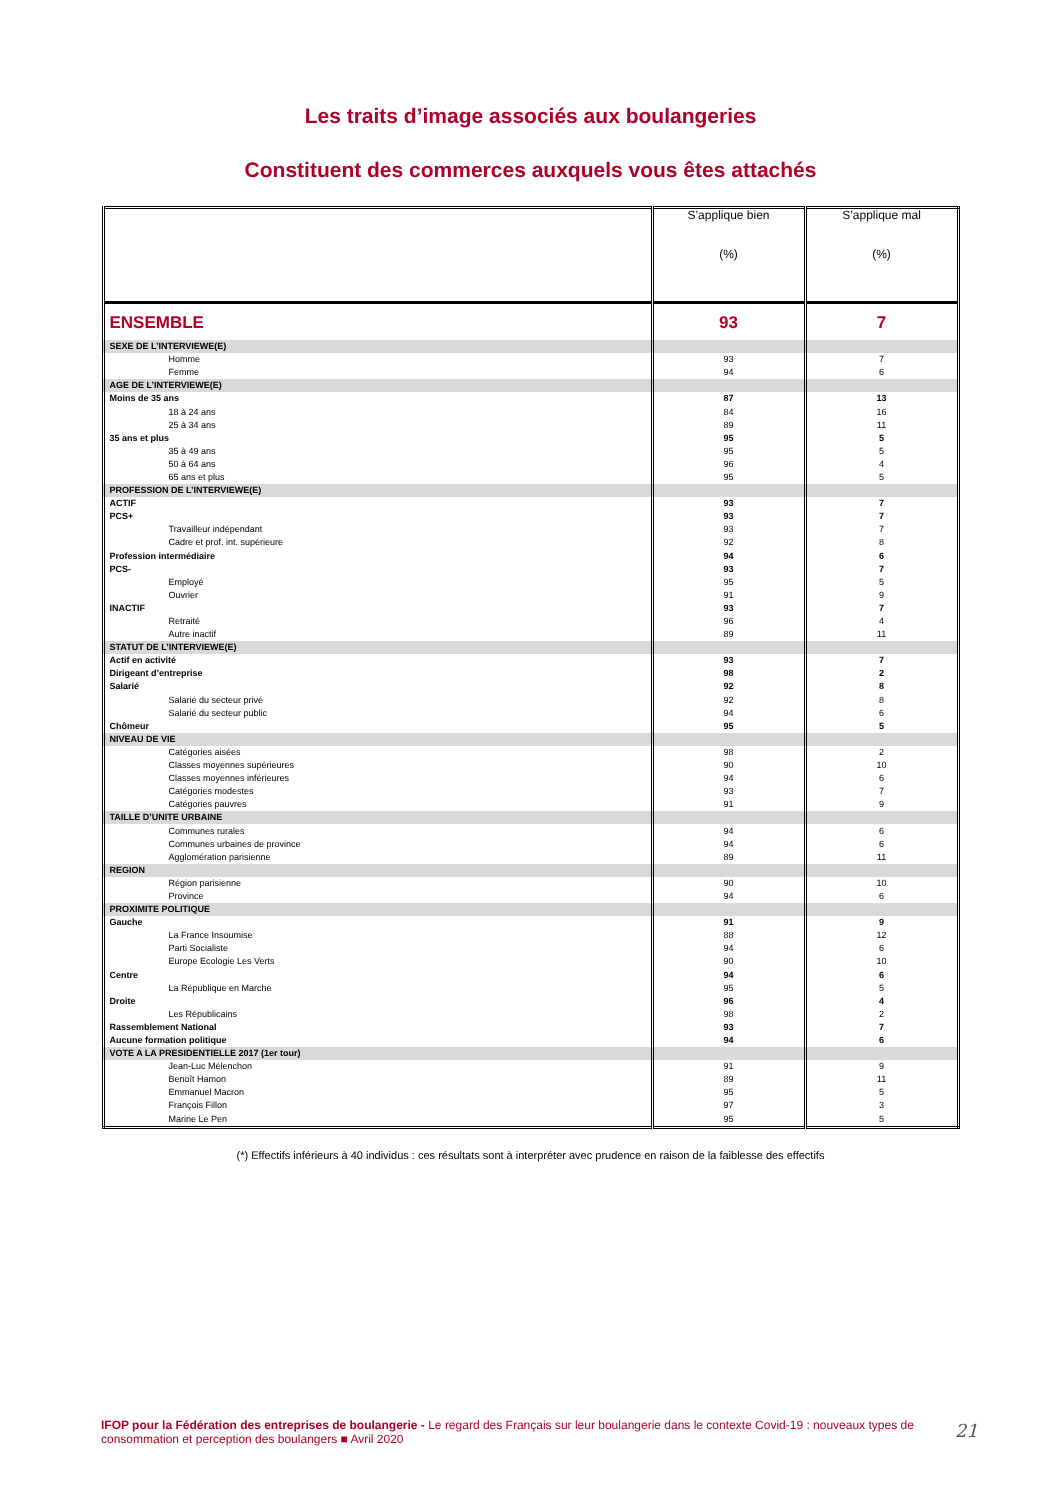Les traits d’image associés aux boulangeries
Constituent des commerces auxquels vous êtes attachés
| | S’applique bien (%) | S’applique mal (%) |
| --- | --- | --- |
| ENSEMBLE | 93 | 7 |
| SEXE DE L’INTERVIEWE(E) | | |
| Homme | 93 | 7 |
| Femme | 94 | 6 |
| AGE DE L’INTERVIEWE(E) | | |
| Moins de 35 ans | 87 | 13 |
| 18 à 24 ans | 84 | 16 |
| 25 à 34 ans | 89 | 11 |
| 35 ans et plus | 95 | 5 |
| 35 à 49 ans | 95 | 5 |
| 50 à 64 ans | 96 | 4 |
| 65 ans et plus | 95 | 5 |
| PROFESSION DE L’INTERVIEWE(E) | | |
| ACTIF | 93 | 7 |
| PCS+ | 93 | 7 |
| Travailleur indépendant | 93 | 7 |
| Cadre et prof. int. supérieure | 92 | 8 |
| Profession intermédiaire | 94 | 6 |
| PCS- | 93 | 7 |
| Employé | 95 | 5 |
| Ouvrier | 91 | 9 |
| INACTIF | 93 | 7 |
| Retraité | 96 | 4 |
| Autre inactif | 89 | 11 |
| STATUT DE L’INTERVIEWE(E) | | |
| Actif en activité | 93 | 7 |
| Dirigeant d’entreprise | 98 | 2 |
| Salarié | 92 | 8 |
| Salarié du secteur privé | 92 | 8 |
| Salarié du secteur public | 94 | 6 |
| Chômeur | 95 | 5 |
| NIVEAU DE VIE | | |
| Catégories aisées | 98 | 2 |
| Classes moyennes supérieures | 90 | 10 |
| Classes moyennes inférieures | 94 | 6 |
| Catégories modestes | 93 | 7 |
| Catégories pauvres | 91 | 9 |
| TAILLE D’UNITE URBAINE | | |
| Communes rurales | 94 | 6 |
| Communes urbaines de province | 94 | 6 |
| Agglomération parisienne | 89 | 11 |
| REGION | | |
| Région parisienne | 90 | 10 |
| Province | 94 | 6 |
| PROXIMITE POLITIQUE | | |
| Gauche | 91 | 9 |
| La France Insoumise | 88 | 12 |
| Parti Socialiste | 94 | 6 |
| Europe Ecologie Les Verts | 90 | 10 |
| Centre | 94 | 6 |
| La République en Marche | 95 | 5 |
| Droite | 96 | 4 |
| Les Républicains | 98 | 2 |
| Rassemblement National | 93 | 7 |
| Aucune formation politique | 94 | 6 |
| VOTE A LA PRESIDENTIELLE 2017 (1er tour) | | |
| Jean-Luc Mélenchon | 91 | 9 |
| Benoît Hamon | 89 | 11 |
| Emmanuel Macron | 95 | 5 |
| François Fillon | 97 | 3 |
| Marine Le Pen | 95 | 5 |
(*) Effectifs inférieurs à 40 individus : ces résultats sont à interpréter avec prudence en raison de la faiblesse des effectifs
IFOP pour la Fédération des entreprises de boulangerie - Le regard des Français sur leur boulangerie dans le contexte Covid-19 : nouveaux types de consommation et perception des boulangers ■ Avril 2020
21